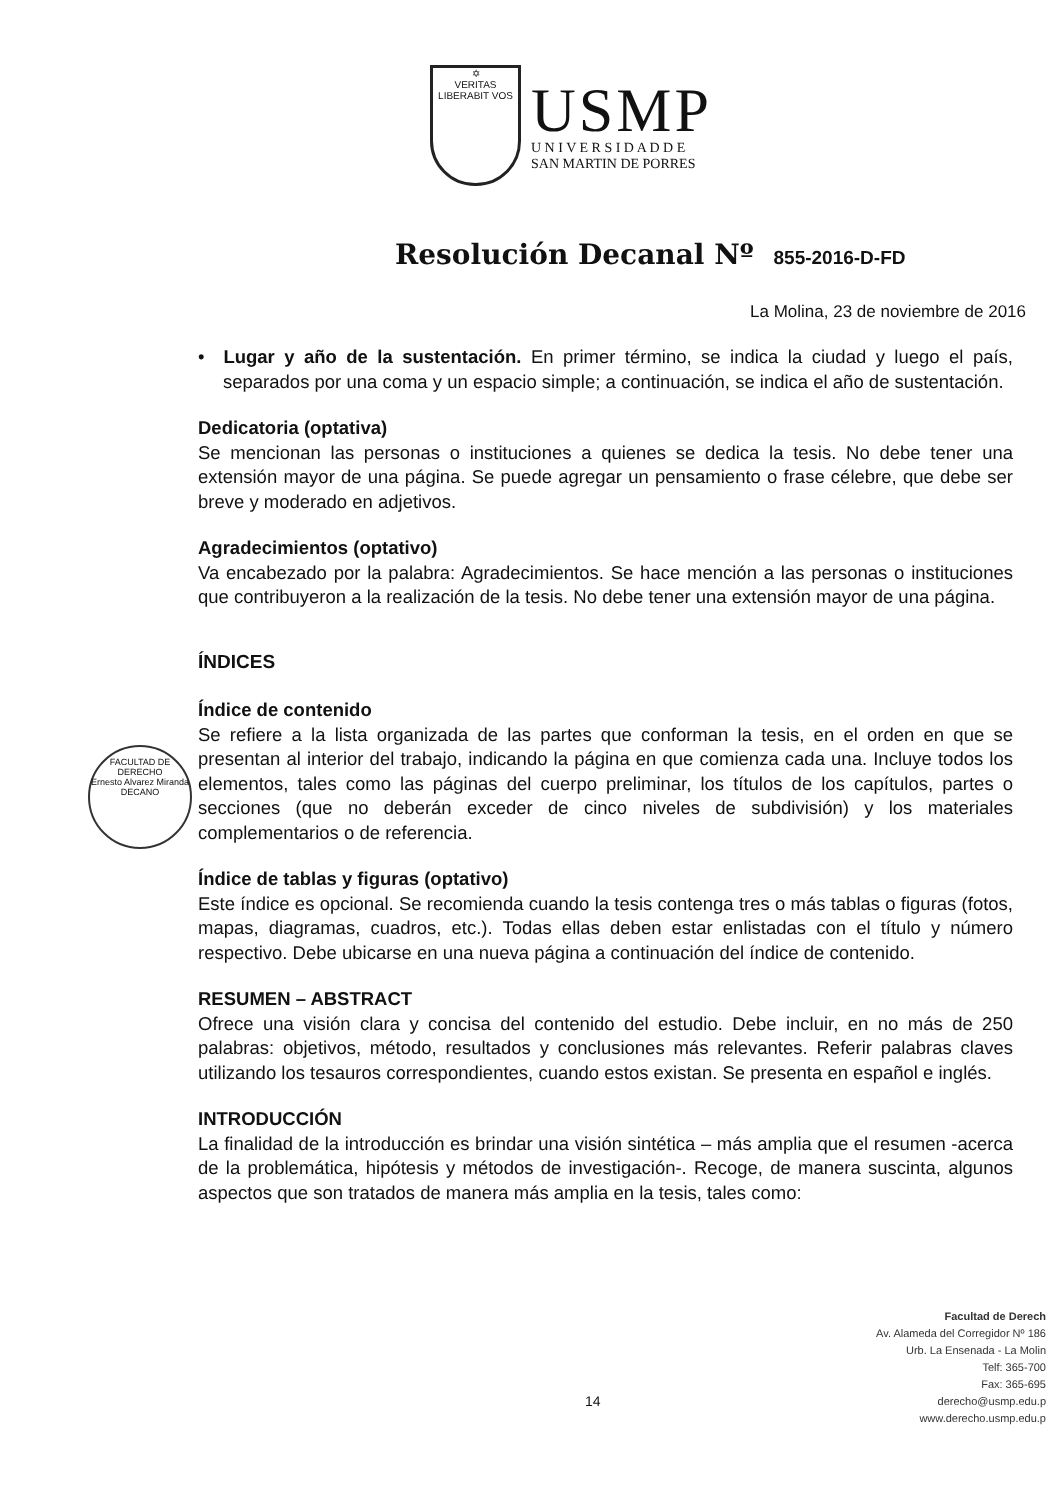✡
VERITAS
LIBERABIT VOS
USMP
U N I V E R S I D A D D E
SAN MARTIN DE PORRES
Resolución Decanal Nº 855-2016-D-FD
La Molina, 23 de noviembre de 2016
FACULTAD DE DERECHO
Ernesto Alvarez Miranda
DECANO
• Lugar y año de la sustentación. En primer término, se indica la ciudad y luego el país, separados por una coma y un espacio simple; a continuación, se indica el año de sustentación.
Dedicatoria (optativa)
Se mencionan las personas o instituciones a quienes se dedica la tesis. No debe tener una extensión mayor de una página. Se puede agregar un pensamiento o frase célebre, que debe ser breve y moderado en adjetivos.
Agradecimientos (optativo)
Va encabezado por la palabra: Agradecimientos. Se hace mención a las personas o instituciones que contribuyeron a la realización de la tesis. No debe tener una extensión mayor de una página.
ÍNDICES
Índice de contenido
Se refiere a la lista organizada de las partes que conforman la tesis, en el orden en que se presentan al interior del trabajo, indicando la página en que comienza cada una. Incluye todos los elementos, tales como las páginas del cuerpo preliminar, los títulos de los capítulos, partes o secciones (que no deberán exceder de cinco niveles de subdivisión) y los materiales complementarios o de referencia.
Índice de tablas y figuras (optativo)
Este índice es opcional. Se recomienda cuando la tesis contenga tres o más tablas o figuras (fotos, mapas, diagramas, cuadros, etc.). Todas ellas deben estar enlistadas con el título y número respectivo. Debe ubicarse en una nueva página a continuación del índice de contenido.
RESUMEN – ABSTRACT
Ofrece una visión clara y concisa del contenido del estudio. Debe incluir, en no más de 250 palabras: objetivos, método, resultados y conclusiones más relevantes. Referir palabras claves utilizando los tesauros correspondientes, cuando estos existan. Se presenta en español e inglés.
INTRODUCCIÓN
La finalidad de la introducción es brindar una visión sintética – más amplia que el resumen -acerca de la problemática, hipótesis y métodos de investigación-. Recoge, de manera suscinta, algunos aspectos que son tratados de manera más amplia en la tesis, tales como:
14
Facultad de Derech
Av. Alameda del Corregidor Nº 186
Urb. La Ensenada - La Molin
Telf: 365-700
Fax: 365-695
derecho@usmp.edu.p
www.derecho.usmp.edu.p